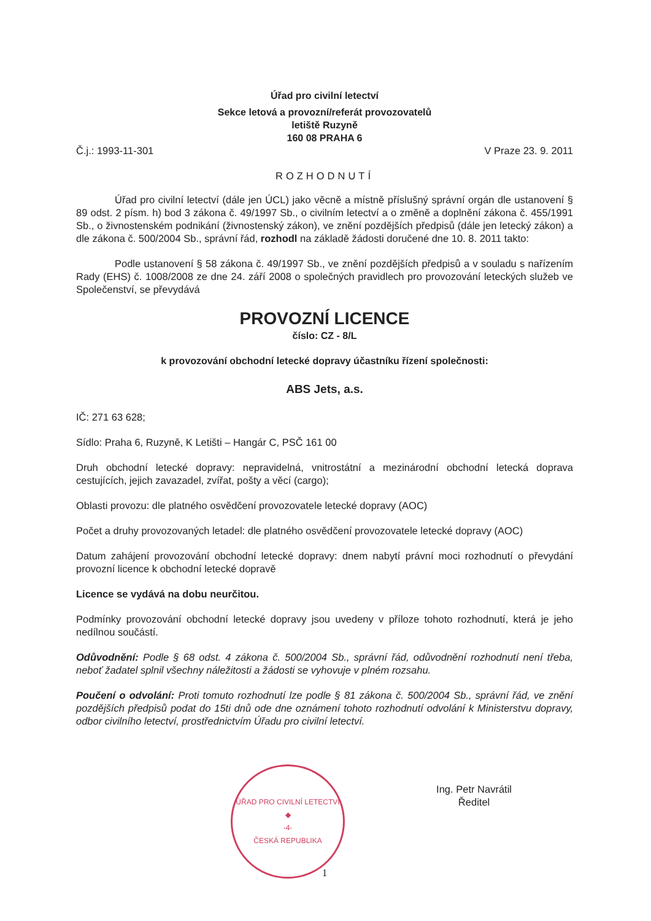Úřad pro civilní letectví
Sekce letová a provozní/referát provozovatelů
letiště Ruzyně
160 08 PRAHA 6
Č.j.: 1993-11-301 V Praze 23. 9. 2011
ROZHODNUTÍ
Úřad pro civilní letectví (dále jen ÚCL) jako věcně a místně příslušný správní orgán dle ustanovení § 89 odst. 2 písm. h) bod 3 zákona č. 49/1997 Sb., o civilním letectví a o změně a doplnění zákona č. 455/1991 Sb., o živnostenském podnikání (živnostenský zákon), ve znění pozdějších předpisů (dále jen letecký zákon) a dle zákona č. 500/2004 Sb., správní řád, rozhodl na základě žádosti doručené dne 10. 8. 2011 takto:
Podle ustanovení § 58 zákona č. 49/1997 Sb., ve znění pozdějších předpisů a v souladu s nařízením Rady (EHS) č. 1008/2008 ze dne 24. září 2008 o společných pravidlech pro provozování leteckých služeb ve Společenství, se převydává
PROVOZNÍ LICENCE
číslo: CZ - 8/L
k provozování obchodní letecké dopravy účastníku řízení společnosti:
ABS Jets, a.s.
IČ: 271 63 628;
Sídlo: Praha 6, Ruzyně, K Letišti – Hangár C, PSČ 161 00
Druh obchodní letecké dopravy: nepravidelná, vnitrostátní a mezinárodní obchodní letecká doprava cestujících, jejich zavazadel, zvířat, pošty a věcí (cargo);
Oblasti provozu: dle platného osvědčení provozovatele letecké dopravy (AOC)
Počet a druhy provozovaných letadel: dle platného osvědčení provozovatele letecké dopravy (AOC)
Datum zahájení provozování obchodní letecké dopravy: dnem nabytí právní moci rozhodnutí o převydání provozní licence k obchodní letecké dopravě
Licence se vydává na dobu neurčitou.
Podmínky provozování obchodní letecké dopravy jsou uvedeny v příloze tohoto rozhodnutí, která je jeho nedílnou součástí.
Odůvodnění: Podle § 68 odst. 4 zákona č. 500/2004 Sb., správní řád, odůvodnění rozhodnutí není třeba, neboť žadatel splnil všechny náležitosti a žádosti se vyhovuje v plném rozsahu.
Poučení o odvolání: Proti tomuto rozhodnutí lze podle § 81 zákona č. 500/2004 Sb., správní řád, ve znění pozdějších předpisů podat do 15ti dnů ode dne oznámení tohoto rozhodnutí odvolání k Ministerstvu dopravy, odbor civilního letectví, prostřednictvím Úřadu pro civilní letectví.
ÚŘAD PRO CIVILNÍ LETECTVÍ
◆
-4-
ČESKÁ REPUBLIKA
Ing. Petr Navrátil
Ředitel
1